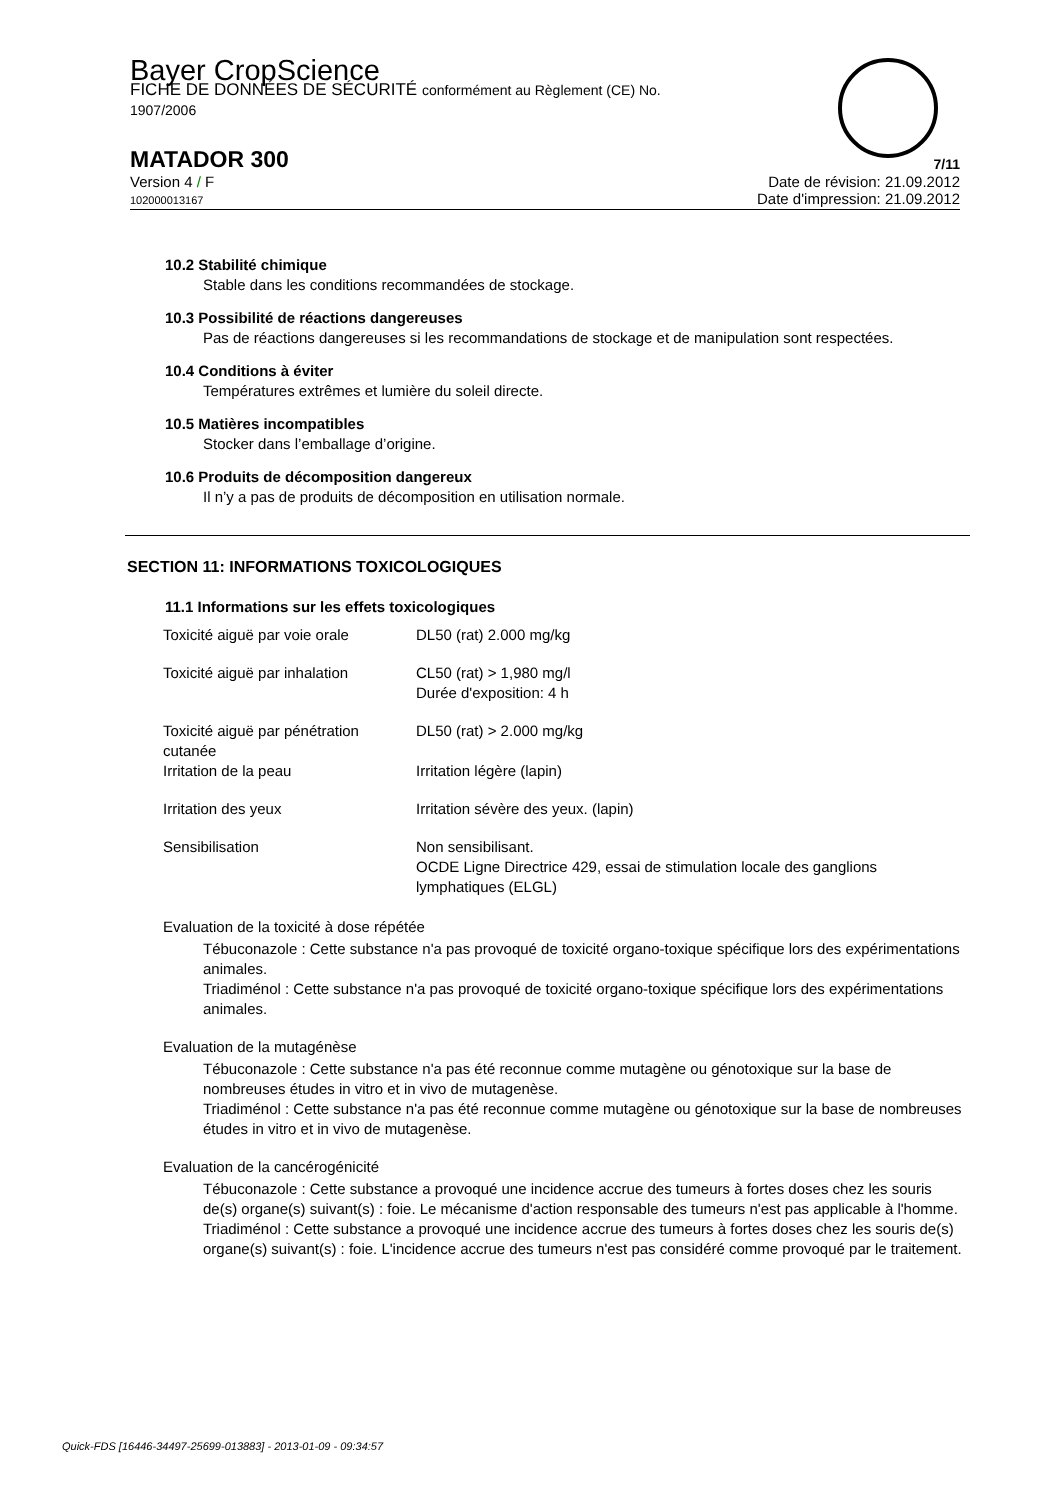Bayer CropScience
FICHE DE DONNÉES DE SÉCURITÉ conformément au Règlement (CE) No.
1907/2006
MATADOR 300 7/11
Version 4 / F
102000013167 Date de révision: 21.09.2012
Date d'impression: 21.09.2012
10.2 Stabilité chimique
Stable dans les conditions recommandées de stockage.
10.3 Possibilité de réactions dangereuses
Pas de réactions dangereuses si les recommandations de stockage et de manipulation sont respectées.
10.4 Conditions à éviter
Températures extrêmes et lumière du soleil directe.
10.5 Matières incompatibles
Stocker dans l’emballage d’origine.
10.6 Produits de décomposition dangereux
Il n’y a pas de produits de décomposition en utilisation normale.
SECTION 11: INFORMATIONS TOXICOLOGIQUES
11.1 Informations sur les effets toxicologiques
| Toxicité aiguë par voie orale | DL50 (rat) 2.000 mg/kg |
| Toxicité aiguë par inhalation | CL50 (rat) > 1,980 mg/l Durée d'exposition: 4 h |
| Toxicité aiguë par pénétration cutanée | DL50 (rat) > 2.000 mg/kg |
| Irritation de la peau | Irritation légère (lapin) |
| Irritation des yeux | Irritation sévère des yeux. (lapin) |
| Sensibilisation | Non sensibilisant. OCDE Ligne Directrice 429, essai de stimulation locale des ganglions lymphatiques (ELGL) |
Evaluation de la toxicité à dose répétée
Tébuconazole : Cette substance n'a pas provoqué de toxicité organo-toxique spécifique lors des expérimentations animales.
Triadiménol : Cette substance n'a pas provoqué de toxicité organo-toxique spécifique lors des expérimentations animales.
Evaluation de la mutagénèse
Tébuconazole : Cette substance n'a pas été reconnue comme mutagène ou génotoxique sur la base de nombreuses études in vitro et in vivo de mutagenèse.
Triadiménol : Cette substance n'a pas été reconnue comme mutagène ou génotoxique sur la base de nombreuses études in vitro et in vivo de mutagenèse.
Evaluation de la cancérogénicité
Tébuconazole : Cette substance a provoqué une incidence accrue des tumeurs à fortes doses chez les souris de(s) organe(s) suivant(s) : foie. Le mécanisme d'action responsable des tumeurs n'est pas applicable à l'homme.
Triadiménol : Cette substance a provoqué une incidence accrue des tumeurs à fortes doses chez les souris de(s) organe(s) suivant(s) : foie. L'incidence accrue des tumeurs n'est pas considéré comme provoqué par le traitement.
Quick-FDS [16446-34497-25699-013883] - 2013-01-09 - 09:34:57